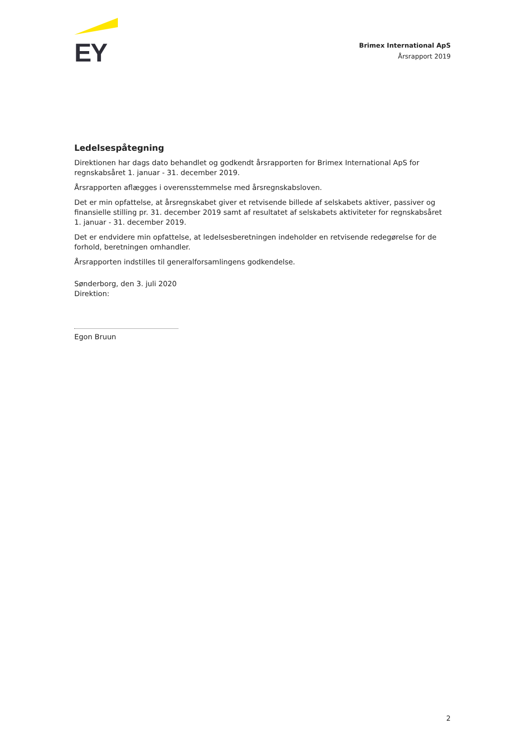EY
Brimex International ApS
Årsrapport 2019
Ledelsespåtegning
Direktionen har dags dato behandlet og godkendt årsrapporten for Brimex International ApS for regnskabsåret 1. januar - 31. december 2019.
Årsrapporten aflægges i overensstemmelse med årsregnskabsloven.
Det er min opfattelse, at årsregnskabet giver et retvisende billede af selskabets aktiver, passiver og finansielle stilling pr. 31. december 2019 samt af resultatet af selskabets aktiviteter for regnskabsåret 1. januar - 31. december 2019.
Det er endvidere min opfattelse, at ledelsesberetningen indeholder en retvisende redegørelse for de forhold, beretningen omhandler.
Årsrapporten indstilles til generalforsamlingens godkendelse.
Sønderborg, den 3. juli 2020
Direktion:
Egon Bruun
2